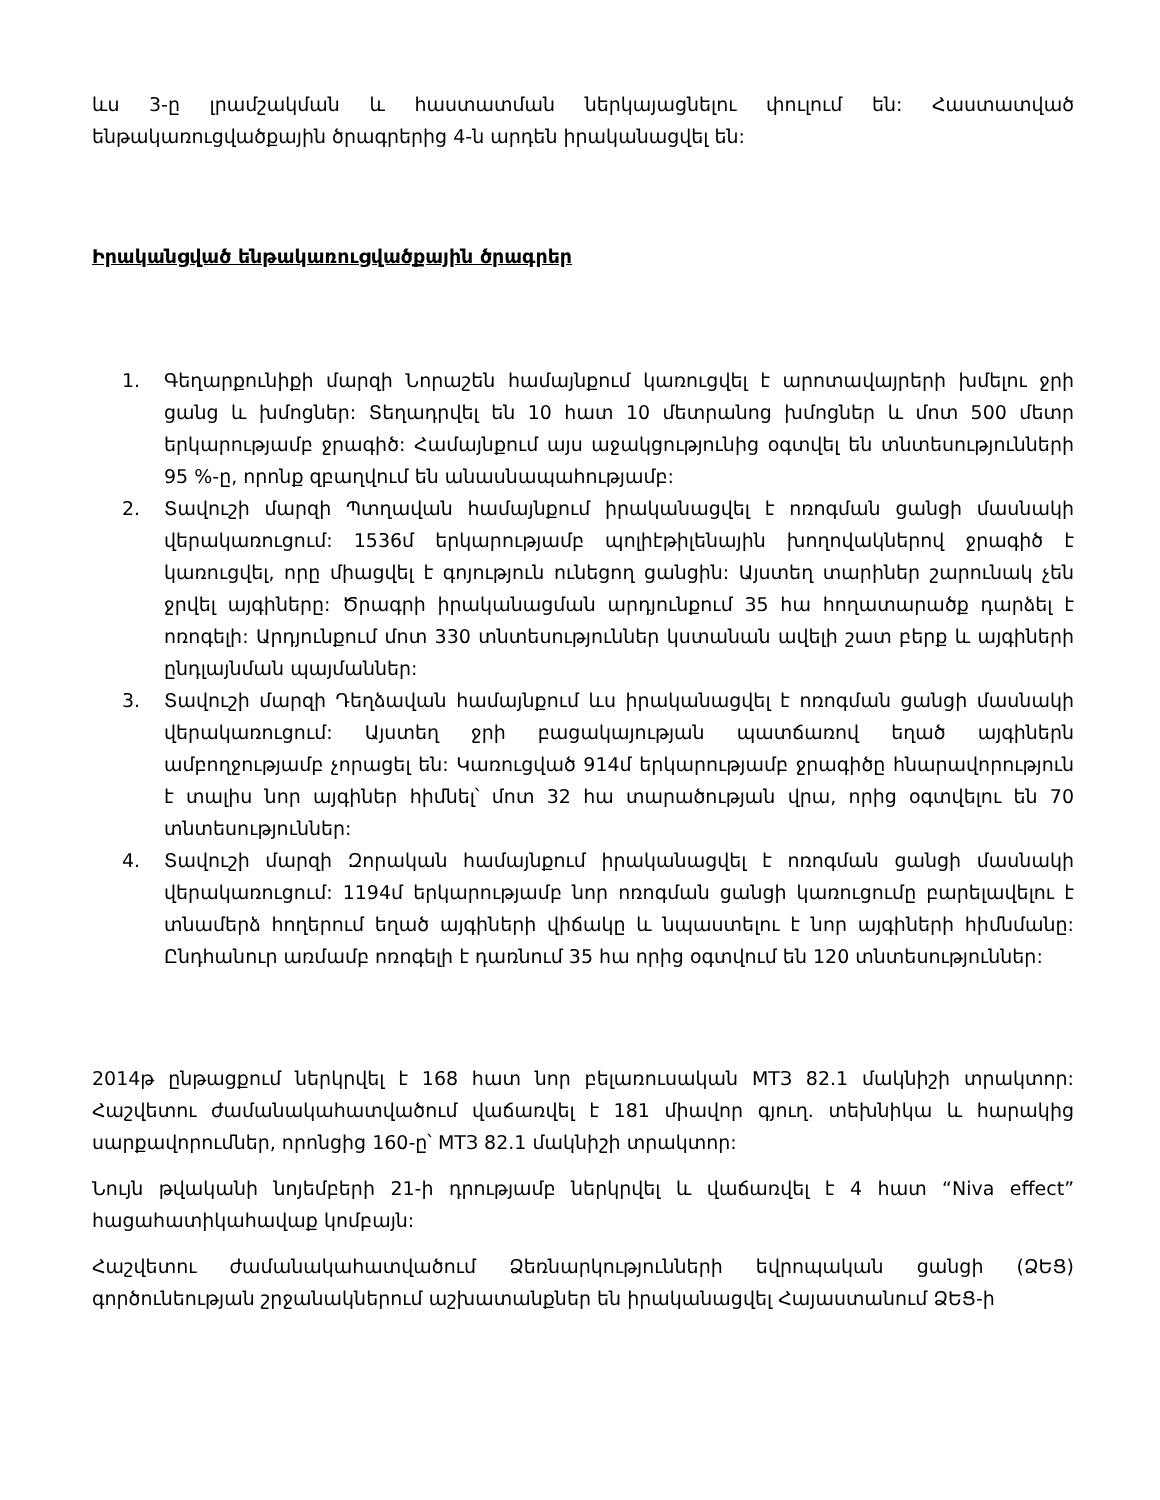ևս 3-ը լրամշակման և հաստատման ներկայացնելու փուլում են: Հաստատված ենթակառուցվածքային ծրագրերից 4-ն արդեն իրականացվել են:
Իրականցված ենթակառուցվածքային ծրագրեր
1. Գեղարքունիքի մարզի Նորաշեն համայնքում կառուցվել է արոտավայրերի խմելու ջրի ցանց և խմոցներ: Տեղադրվել են 10 հատ 10 մետրանոց խմոցներ և մոտ 500 մետր երկարությամբ ջրագիծ: Համայնքում այս աջակցությունից օգտվել են տնտեսությունների 95 %-ը, որոնք զբաղվում են անասնապահությամբ:
2. Տավուշի մարզի Պտղավան համայնքում իրականացվել է ոռոգման ցանցի մասնակի վերակառուցում: 1536մ երկարությամբ պոլիէթիլենային խողովակներով ջրագիծ է կառուցվել, որը միացվել է գոյություն ունեցող ցանցին: Այստեղ տարիներ շարունակ չեն ջրվել այգիները: Ծրագրի իրականացման արդյունքում 35 հա հողատարածք դարձել է ոռոգելի: Արդյունքում մոտ 330 տնտեսություններ կստանան ավելի շատ բերք և այգիների ընդլայնման պայմաններ:
3. Տավուշի մարզի Դեղձավան համայնքում ևս իրականացվել է ոռոգման ցանցի մասնակի վերակառուցում: Այստեղ ջրի բացակայության պատճառով եղած այգիներն ամբողջությամբ չորացել են: Կառուցված 914մ երկարությամբ ջրագիծը հնարավորություն է տալիս նոր այգիներ հիմնել՝ մոտ 32 հա տարածության վրա, որից օգտվելու են 70 տնտեսություններ:
4. Տավուշի մարզի Զորական համայնքում իրականացվել է ոռոգման ցանցի մասնակի վերակառուցում: 1194մ երկարությամբ նոր ոռոգման ցանցի կառուցումը բարելավելու է տնամերձ հողերում եղած այգիների վիճակը և նպաստելու է նոր այգիների հիմնմանը: Ընդհանուր առմամբ ոռոգելի է դառնում 35 հա որից օգտվում են 120 տնտեսություններ:
2014թ ընթացքում ներկրվել է 168 հատ նոր բելառուսական МТЗ 82.1 մակնիշի տրակտոր: Հաշվետու ժամանակահատվածում վաճառվել է 181 միավոր գյուղ. տեխնիկա և հարակից սարքավորումներ, որոնցից 160-ը՝ МТЗ 82.1 մակնիշի տրակտոր:
Նույն թվականի նոյեմբերի 21-ի դրությամբ ներկրվել և վաճառվել է 4 հատ “Niva effect” հացահատիկահավաք կոմբայն:
Հաշվետու ժամանակահատվածում Ձեռնարկությունների եվրոպական ցանցի (ՁԵՑ) գործունեության շրջանակներում աշխատանքներ են իրականացվել Հայաստանում ՁԵՑ-ի